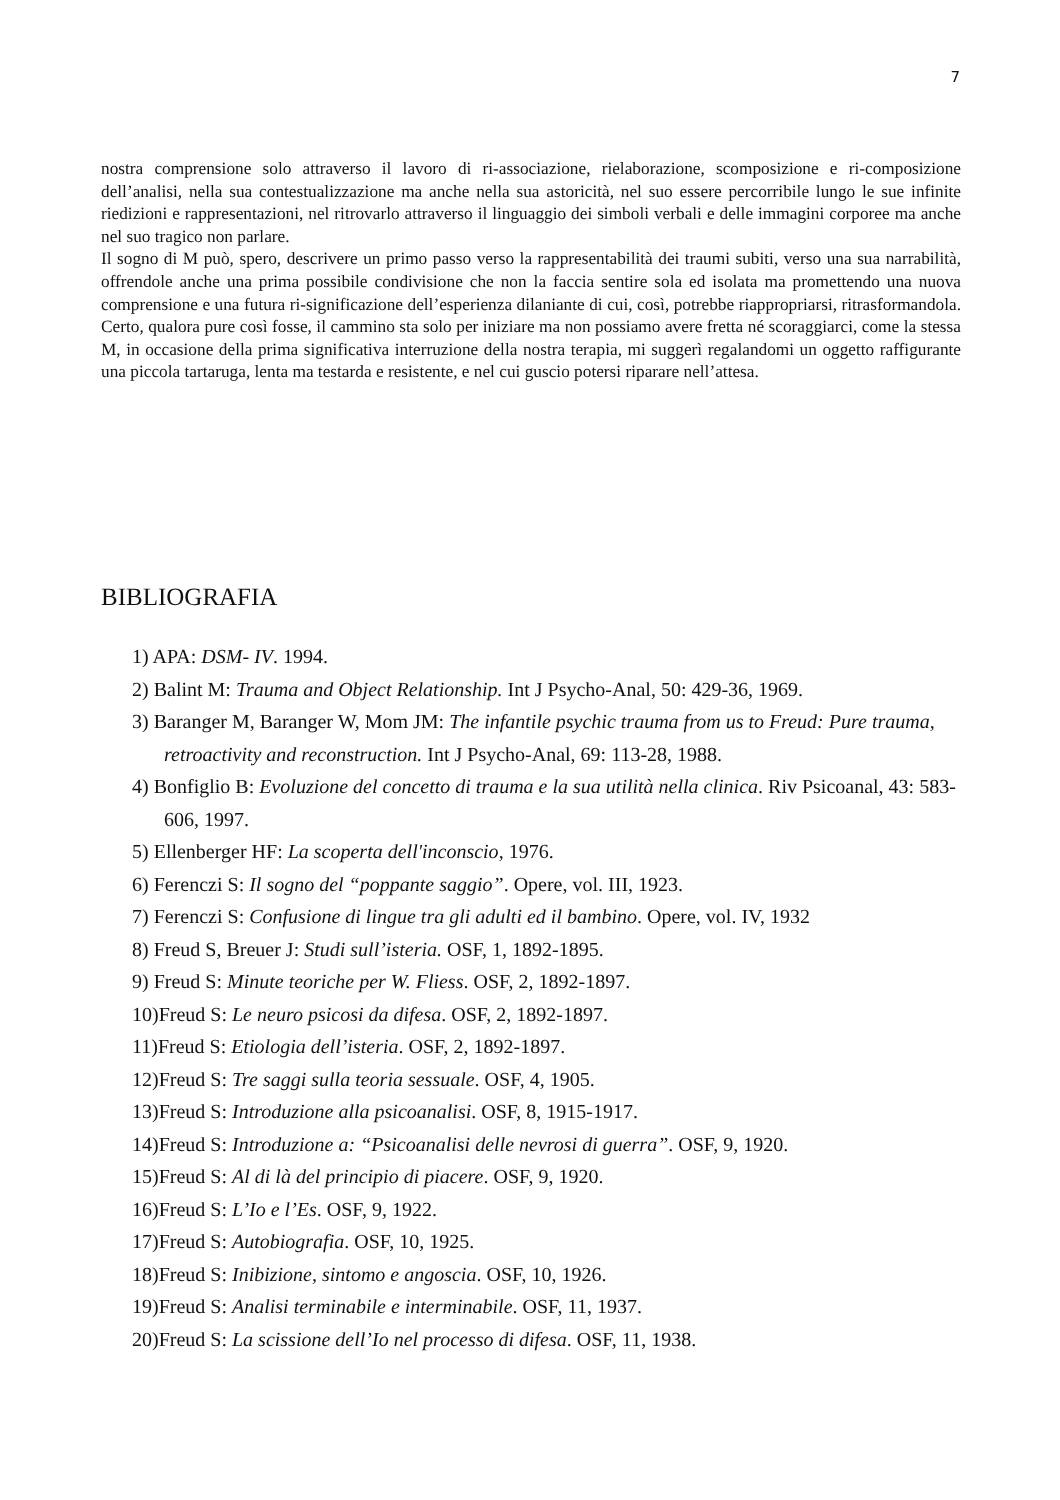7
nostra comprensione solo attraverso il lavoro di ri-associazione, rielaborazione, scomposizione e ri-composizione dell’analisi, nella sua contestualizzazione ma anche nella sua astoricità, nel suo essere percorribile lungo le sue infinite riedizioni e rappresentazioni, nel ritrovarlo attraverso il linguaggio dei simboli verbali e delle immagini corporee ma anche nel suo tragico non parlare.
Il sogno di M può, spero, descrivere un primo passo verso la rappresentabilità dei traumi subiti, verso una sua narrabilità, offrendole anche una prima possibile condivisione che non la faccia sentire sola ed isolata ma promettendo una nuova comprensione e una futura ri-significazione dell’esperienza dilaniante di cui, così, potrebbe riappropriarsi, ritrasformandola. Certo, qualora pure così fosse, il cammino sta solo per iniziare ma non possiamo avere fretta né scoraggiarci, come la stessa M, in occasione della prima significativa interruzione della nostra terapia, mi suggerì regalandomi un oggetto raffigurante una piccola tartaruga, lenta ma testarda e resistente, e nel cui guscio potersi riparare nell’attesa.
BIBLIOGRAFIA
1) APA: DSM- IV. 1994.
2) Balint M: Trauma and Object Relationship. Int J Psycho-Anal, 50: 429-36, 1969.
3) Baranger M, Baranger W, Mom JM: The infantile psychic trauma from us to Freud: Pure trauma, retroactivity and reconstruction. Int J Psycho-Anal, 69: 113-28, 1988.
4) Bonfiglio B: Evoluzione del concetto di trauma e la sua utilità nella clinica. Riv Psicoanal, 43: 583-606, 1997.
5) Ellenberger HF: La scoperta dell'inconscio, 1976.
6) Ferenczi S: Il sogno del “poppante saggio”. Opere, vol. III, 1923.
7) Ferenczi S: Confusione di lingue tra gli adulti ed il bambino. Opere, vol. IV, 1932
8) Freud S, Breuer J: Studi sull’isteria. OSF, 1, 1892-1895.
9) Freud S: Minute teoriche per W. Fliess. OSF, 2, 1892-1897.
10)Freud S: Le neuro psicosi da difesa. OSF, 2, 1892-1897.
11)Freud S: Etiologia dell’isteria. OSF, 2, 1892-1897.
12)Freud S: Tre saggi sulla teoria sessuale. OSF, 4, 1905.
13)Freud S: Introduzione alla psicoanalisi. OSF, 8, 1915-1917.
14)Freud S: Introduzione a: “Psicoanalisi delle nevrosi di guerra”. OSF, 9, 1920.
15)Freud S: Al di là del principio di piacere. OSF, 9, 1920.
16)Freud S: L’Io e l’Es. OSF, 9, 1922.
17)Freud S: Autobiografia. OSF, 10, 1925.
18)Freud S: Inibizione, sintomo e angoscia. OSF, 10, 1926.
19)Freud S: Analisi terminabile e interminabile. OSF, 11, 1937.
20)Freud S: La scissione dell’Io nel processo di difesa. OSF, 11, 1938.